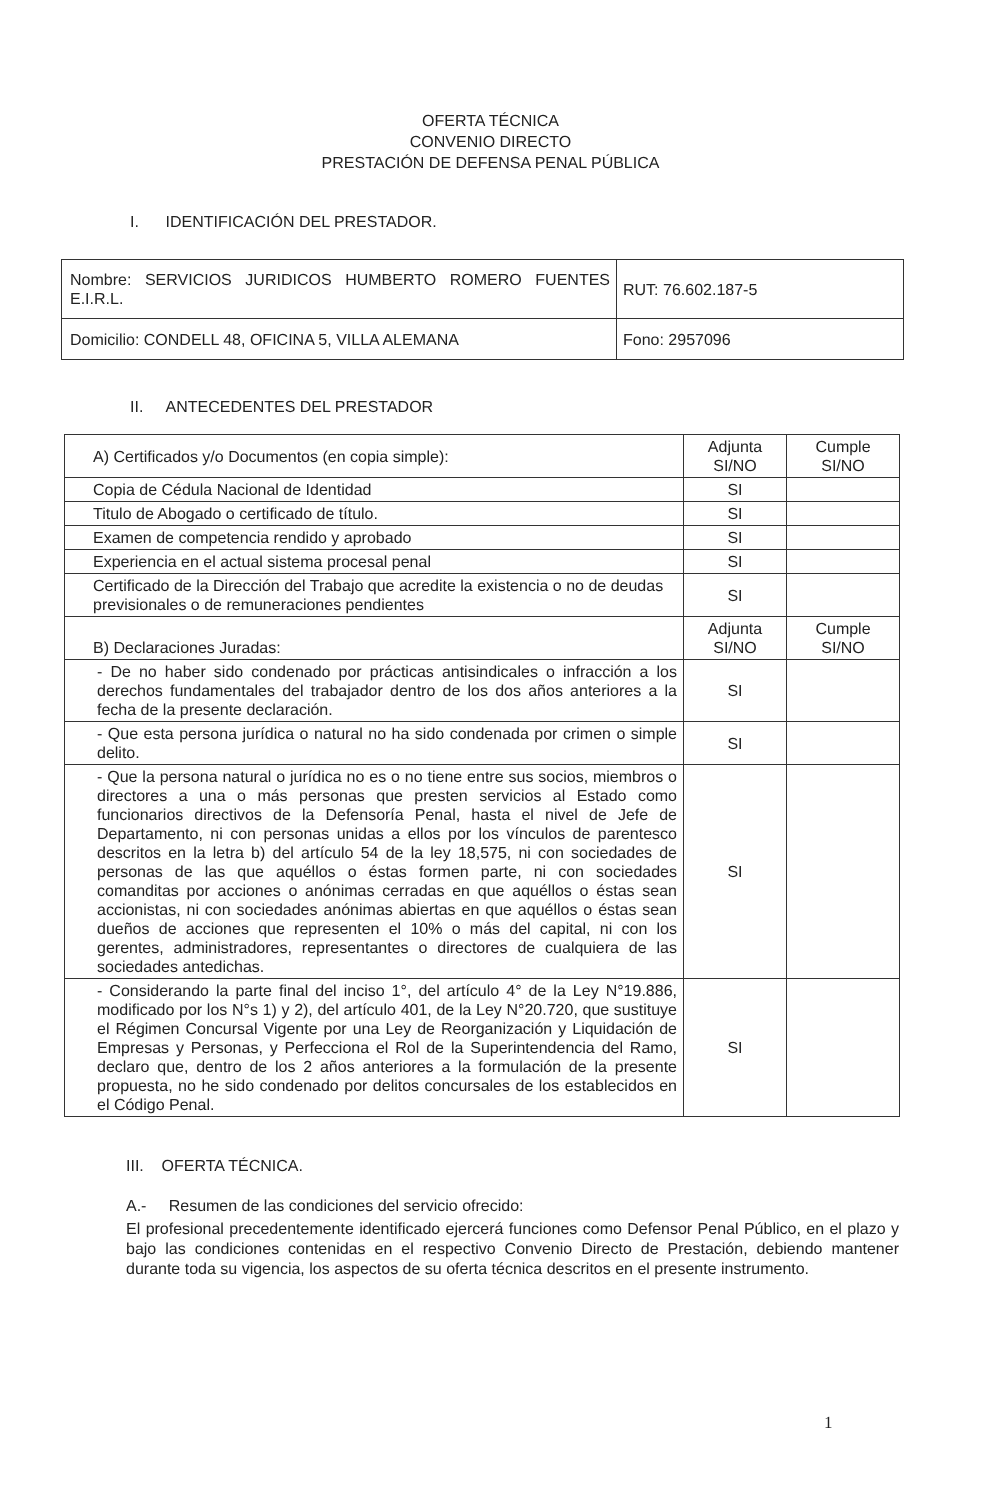OFERTA TÉCNICA
CONVENIO DIRECTO
PRESTACIÓN DE DEFENSA PENAL PÚBLICA
I. IDENTIFICACIÓN DEL PRESTADOR.
| Nombre: SERVICIOS JURIDICOS HUMBERTO ROMERO FUENTES E.I.R.L. | RUT: 76.602.187-5 |
| Domicilio: CONDELL 48, OFICINA 5, VILLA ALEMANA | Fono: 2957096 |
II. ANTECEDENTES DEL PRESTADOR
| A) Certificados y/o Documentos (en copia simple): | Adjunta SI/NO | Cumple SI/NO |
| Copia de Cédula Nacional de Identidad | SI | |
| Titulo de Abogado o certificado de título. | SI | |
| Examen de competencia rendido y aprobado | SI | |
| Experiencia en el actual sistema procesal penal | SI | |
| Certificado de la Dirección del Trabajo que acredite la existencia o no de deudas previsionales o de remuneraciones pendientes | SI | |
| B) Declaraciones Juradas: | Adjunta SI/NO | Cumple SI/NO |
| - De no haber sido condenado por prácticas antisindicales o infracción a los derechos fundamentales del trabajador dentro de los dos años anteriores a la fecha de la presente declaración. | SI | |
| - Que esta persona jurídica o natural no ha sido condenada por crimen o simple delito. | SI | |
| - Que la persona natural o jurídica no es o no tiene entre sus socios, miembros o directores a una o más personas que presten servicios al Estado como funcionarios directivos de la Defensoría Penal, hasta el nivel de Jefe de Departamento, ni con personas unidas a ellos por los vínculos de parentesco descritos en la letra b) del artículo 54 de la ley 18,575, ni con sociedades de personas de las que aquéllos o éstas formen parte, ni con sociedades comanditas por acciones o anónimas cerradas en que aquéllos o éstas sean accionistas, ni con sociedades anónimas abiertas en que aquéllos o éstas sean dueños de acciones que representen el 10% o más del capital, ni con los gerentes, administradores, representantes o directores de cualquiera de las sociedades antedichas. | SI | |
| - Considerando la parte final del inciso 1°, del artículo 4° de la Ley N°19.886, modificado por los N°s 1) y 2), del artículo 401, de la Ley N°20.720, que sustituye el Régimen Concursal Vigente por una Ley de Reorganización y Liquidación de Empresas y Personas, y Perfecciona el Rol de la Superintendencia del Ramo, declaro que, dentro de los 2 años anteriores a la formulación de la presente propuesta, no he sido condenado por delitos concursales de los establecidos en el Código Penal. | SI | |
III. OFERTA TÉCNICA.
A.- Resumen de las condiciones del servicio ofrecido:
El profesional precedentemente identificado ejercerá funciones como Defensor Penal Público, en el plazo y bajo las condiciones contenidas en el respectivo Convenio Directo de Prestación, debiendo mantener durante toda su vigencia, los aspectos de su oferta técnica descritos en el presente instrumento.
1